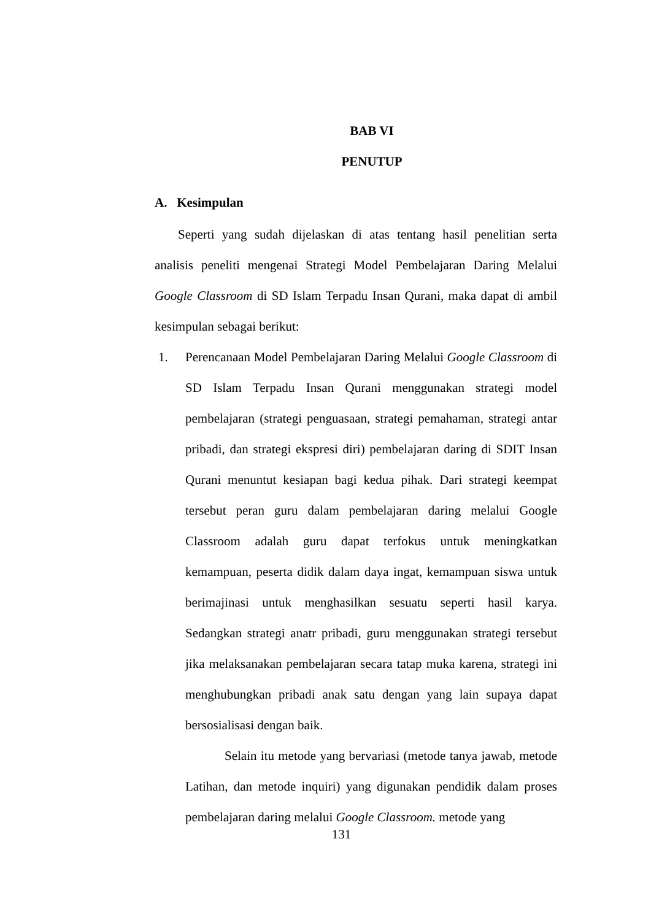BAB VI
PENUTUP
A. Kesimpulan
Seperti yang sudah dijelaskan di atas tentang hasil penelitian serta analisis peneliti mengenai Strategi Model Pembelajaran Daring Melalui Google Classroom di SD Islam Terpadu Insan Qurani, maka dapat di ambil kesimpulan sebagai berikut:
1. Perencanaan Model Pembelajaran Daring Melalui Google Classroom di SD Islam Terpadu Insan Qurani menggunakan strategi model pembelajaran (strategi penguasaan, strategi pemahaman, strategi antar pribadi, dan strategi ekspresi diri) pembelajaran daring di SDIT Insan Qurani menuntut kesiapan bagi kedua pihak. Dari strategi keempat tersebut peran guru dalam pembelajaran daring melalui Google Classroom adalah guru dapat terfokus untuk meningkatkan kemampuan, peserta didik dalam daya ingat, kemampuan siswa untuk berimajinasi untuk menghasilkan sesuatu seperti hasil karya. Sedangkan strategi anatr pribadi, guru menggunakan strategi tersebut jika melaksanakan pembelajaran secara tatap muka karena, strategi ini menghubungkan pribadi anak satu dengan yang lain supaya dapat bersosialisasi dengan baik.
Selain itu metode yang bervariasi (metode tanya jawab, metode Latihan, dan metode inquiri) yang digunakan pendidik dalam proses pembelajaran daring melalui Google Classroom. metode yang
131